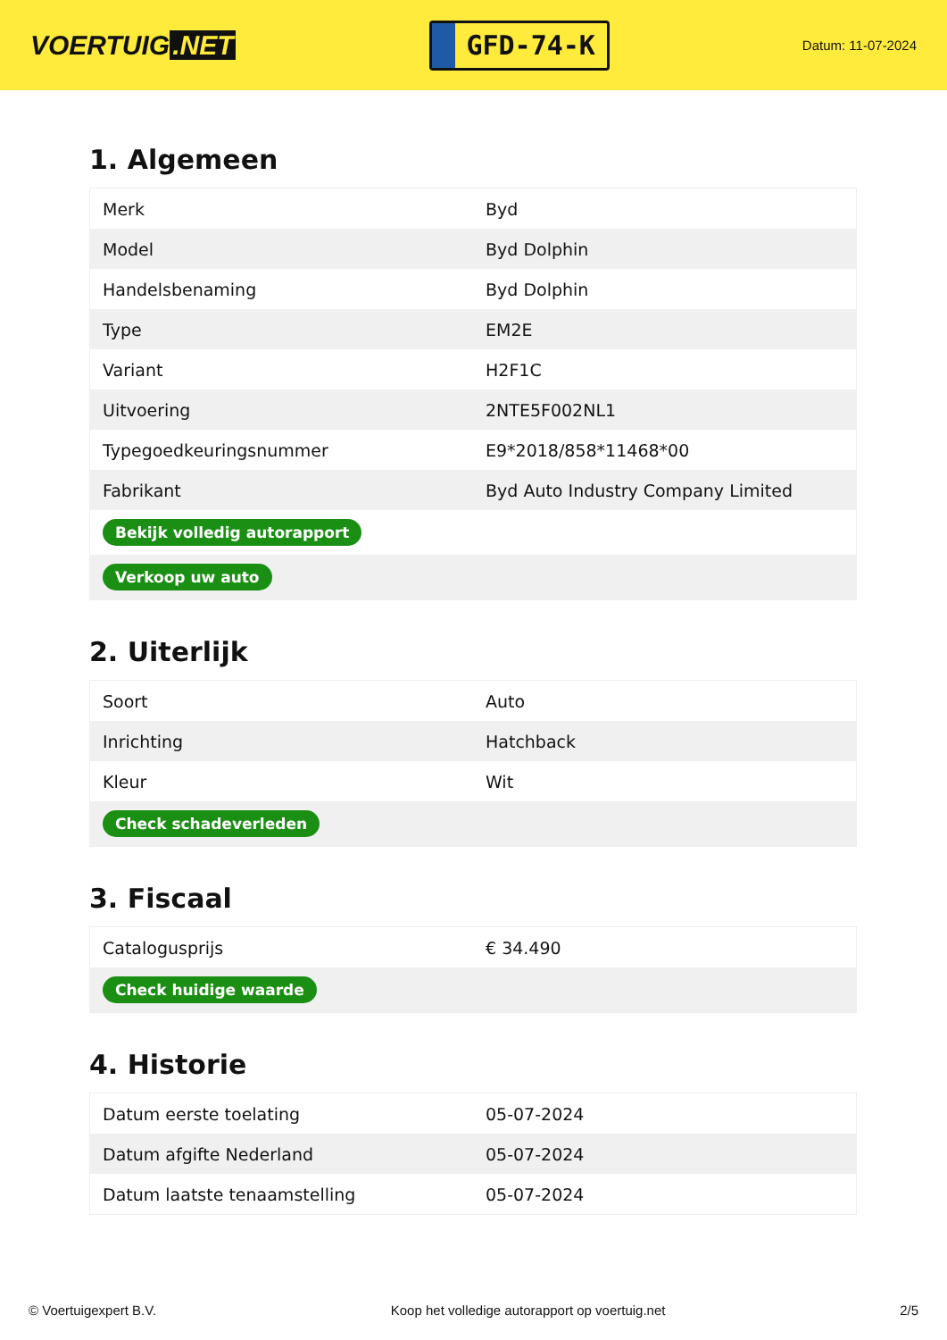VOERTUIG.NET
GFD-74-K
Datum: 11-07-2024
1. Algemeen
| Merk | Byd |
| Model | Byd Dolphin |
| Handelsbenaming | Byd Dolphin |
| Type | EM2E |
| Variant | H2F1C |
| Uitvoering | 2NTE5F002NL1 |
| Typegoedkeuringsnummer | E9*2018/858*11468*00 |
| Fabrikant | Byd Auto Industry Company Limited |
| Bekijk volledig autorapport | |
| Verkoop uw auto | |
2. Uiterlijk
| Soort | Auto |
| Inrichting | Hatchback |
| Kleur | Wit |
| Check schadeverleden | |
3. Fiscaal
| Catalogusprijs | € 34.490 |
| Check huidige waarde | |
4. Historie
| Datum eerste toelating | 05-07-2024 |
| Datum afgifte Nederland | 05-07-2024 |
| Datum laatste tenaamstelling | 05-07-2024 |
© Voertuigexpert B.V. Koop het volledige autorapport op voertuig.net 2/5